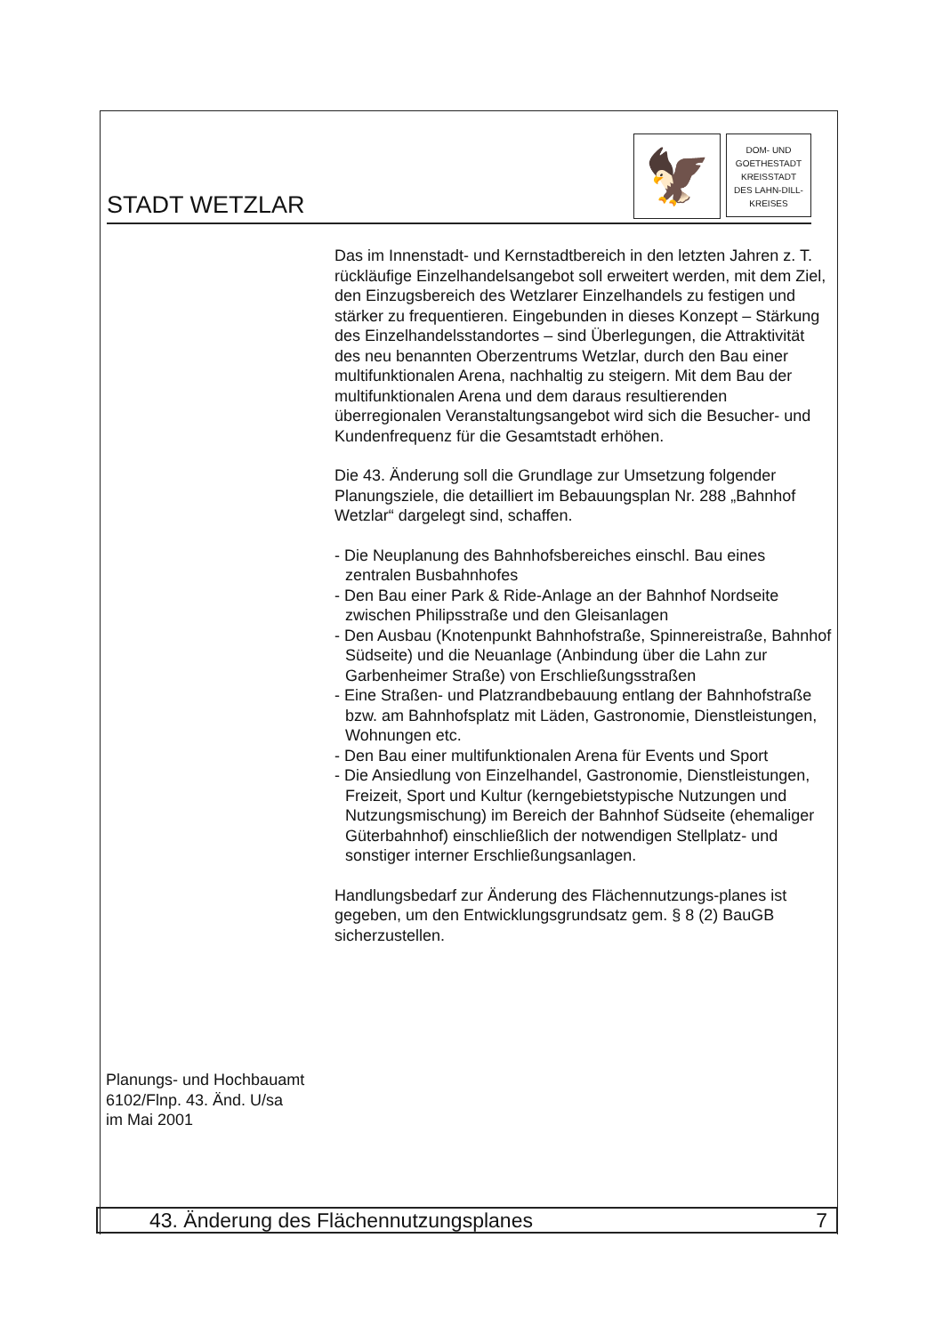STADT WETZLAR
🦅
DOM- UND
GOETHESTADT
KREISSTADT
DES LAHN-DILL-
KREISES
Das im Innenstadt- und Kernstadtbereich in den letzten Jahren z. T. rückläufige Einzelhandelsangebot soll erweitert werden, mit dem Ziel, den Einzugsbereich des Wetzlarer Einzelhandels zu festigen und stärker zu frequentieren. Eingebunden in dieses Konzept – Stärkung des Einzelhandelsstandortes – sind Überlegungen, die Attraktivität des neu benannten Oberzentrums Wetzlar, durch den Bau einer multifunktionalen Arena, nachhaltig zu steigern. Mit dem Bau der multifunktionalen Arena und dem daraus resultierenden überregionalen Veranstaltungsangebot wird sich die Besucher- und Kundenfrequenz für die Gesamtstadt erhöhen.
Die 43. Änderung soll die Grundlage zur Umsetzung folgender Planungsziele, die detailliert im Bebauungsplan Nr. 288 „Bahnhof Wetzlar“ dargelegt sind, schaffen.
- Die Neuplanung des Bahnhofsbereiches einschl. Bau eines zentralen Busbahnhofes
- Den Bau einer Park & Ride-Anlage an der Bahnhof Nordseite zwischen Philipsstraße und den Gleisanlagen
- Den Ausbau (Knotenpunkt Bahnhofstraße, Spinnereistraße, Bahnhof Südseite) und die Neuanlage (Anbindung über die Lahn zur Garbenheimer Straße) von Erschließungsstraßen
- Eine Straßen- und Platzrandbebauung entlang der Bahnhofstraße bzw. am Bahnhofsplatz mit Läden, Gastronomie, Dienstleistungen, Wohnungen etc.
- Den Bau einer multifunktionalen Arena für Events und Sport
- Die Ansiedlung von Einzelhandel, Gastronomie, Dienstleistungen, Freizeit, Sport und Kultur (kerngebietstypische Nutzungen und Nutzungsmischung) im Bereich der Bahnhof Südseite (ehemaliger Güterbahnhof) einschließlich der notwendigen Stellplatz- und sonstiger interner Erschließungsanlagen.
Handlungsbedarf zur Änderung des Flächennutzungs-planes ist gegeben, um den Entwicklungsgrundsatz gem. § 8 (2) BauGB sicherzustellen.
Planungs- und Hochbauamt
6102/Flnp. 43. Änd. U/sa
im Mai 2001
43. Änderung des Flächennutzungsplanes 7